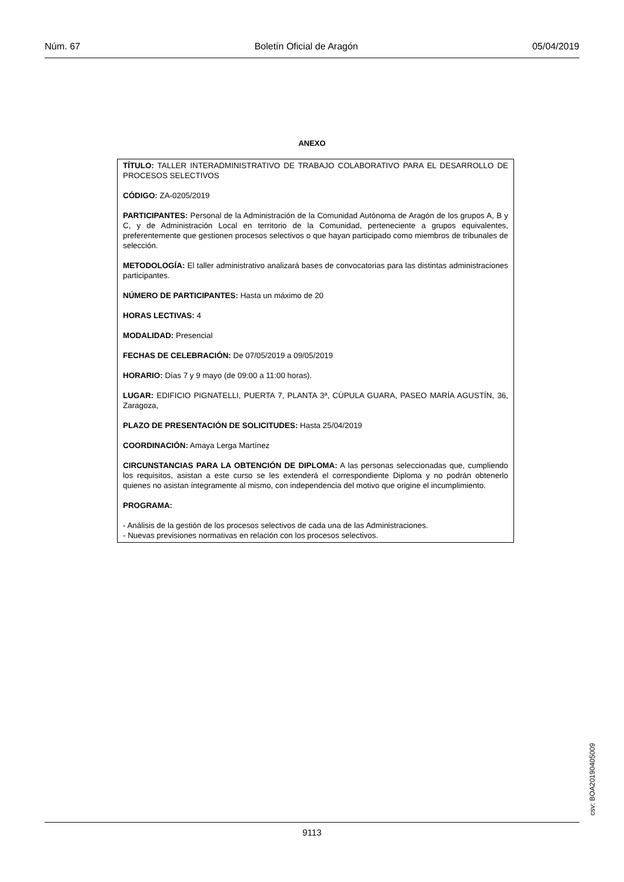Núm. 67 Boletín Oficial de Aragón 05/04/2019
ANEXO
TÍTULO: TALLER INTERADMINISTRATIVO DE TRABAJO COLABORATIVO PARA EL DESARROLLO DE PROCESOS SELECTIVOS
CÓDIGO: ZA-0205/2019
PARTICIPANTES: Personal de la Administración de la Comunidad Autónoma de Aragón de los grupos A, B y C, y de Administración Local en territorio de la Comunidad, perteneciente a grupos equivalentes, preferentemente que gestionen procesos selectivos o que hayan participado como miembros de tribunales de selección.
METODOLOGÍA: El taller administrativo analizará bases de convocatorias para las distintas administraciones participantes.
NÚMERO DE PARTICIPANTES: Hasta un máximo de 20
HORAS LECTIVAS: 4
MODALIDAD: Presencial
FECHAS DE CELEBRACIÓN: De 07/05/2019 a 09/05/2019
HORARIO: Días 7 y 9 mayo (de 09:00 a 11:00 horas).
LUGAR: EDIFICIO PIGNATELLI, PUERTA 7, PLANTA 3ª, CÚPULA GUARA, PASEO MARÍA AGUSTÍN, 36, Zaragoza,
PLAZO DE PRESENTACIÓN DE SOLICITUDES: Hasta 25/04/2019
COORDINACIÓN: Amaya Lerga Martínez
CIRCUNSTANCIAS PARA LA OBTENCIÓN DE DIPLOMA: A las personas seleccionadas que, cumpliendo los requisitos, asistan a este curso se les extenderá el correspondiente Diploma y no podrán obtenerlo quienes no asistan íntegramente al mismo, con independencia del motivo que origine el incumplimiento.
PROGRAMA:
- Análisis de la gestión de los procesos selectivos de cada una de las Administraciones.
- Nuevas previsiones normativas en relación con los procesos selectivos.
csv: BOA20190405009
9113